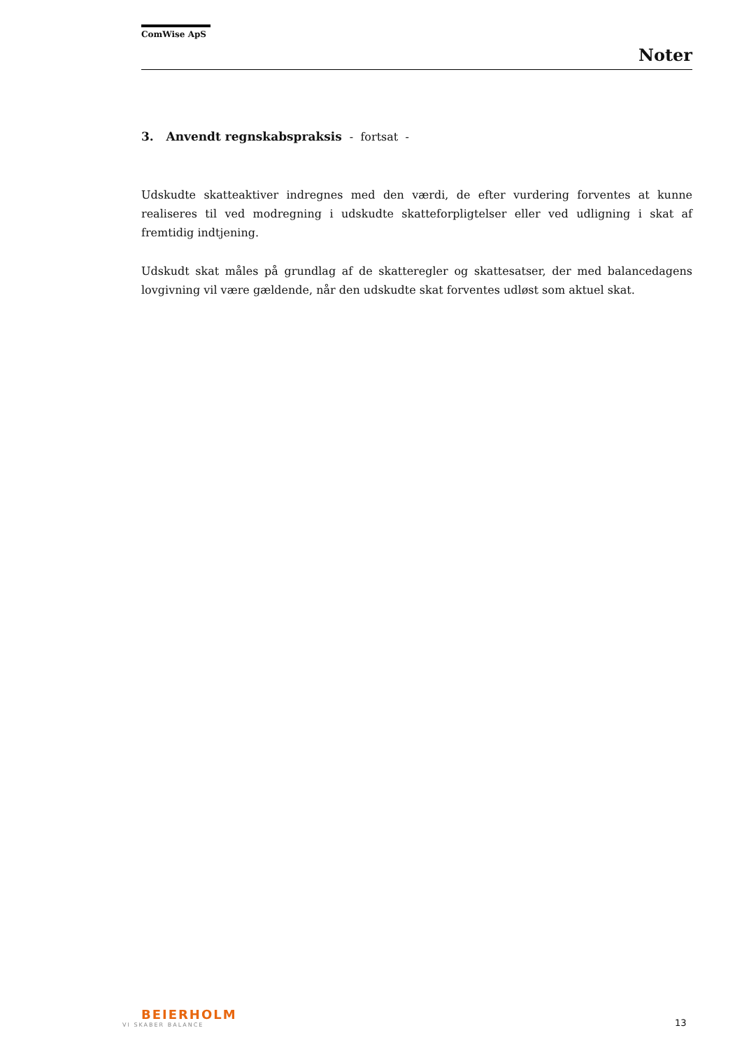ComWise ApS
Noter
3. Anvendt regnskabspraksis - fortsat -
Udskudte skatteaktiver indregnes med den værdi, de efter vurdering forventes at kunne realiseres til ved modregning i udskudte skatteforpligtelser eller ved udligning i skat af fremtidig indtjening.
Udskudt skat måles på grundlag af de skatteregler og skattesatser, der med balancedagens lovgivning vil være gældende, når den udskudte skat forventes udløst som aktuel skat.
BEIERHOLM
VI SKABER BALANCE
13